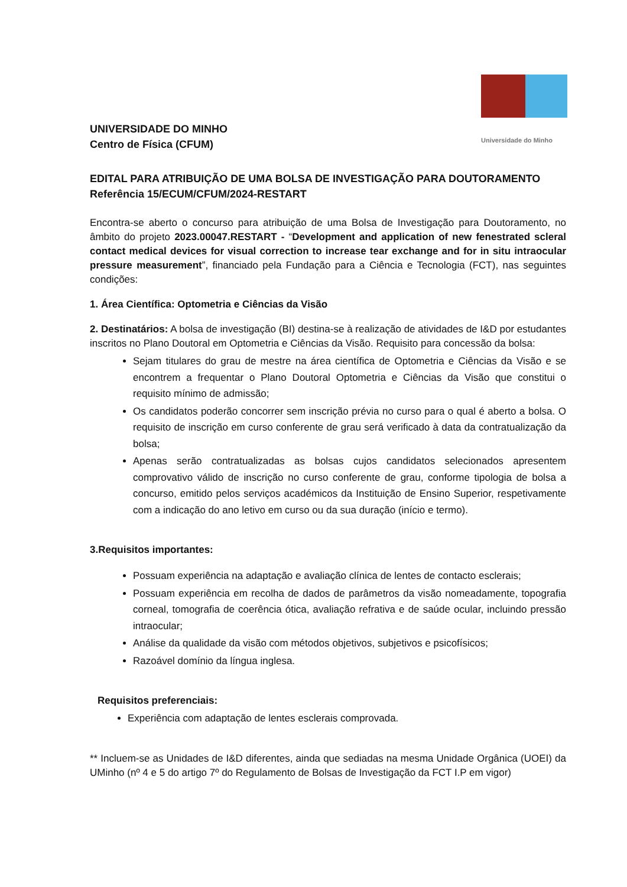Universidade do Minho
UNIVERSIDADE DO MINHO
Centro de Física (CFUM)
EDITAL PARA ATRIBUIÇÃO DE UMA BOLSA DE INVESTIGAÇÃO PARA DOUTORAMENTO
Referência 15/ECUM/CFUM/2024-RESTART
Encontra-se aberto o concurso para atribuição de uma Bolsa de Investigação para Doutoramento, no âmbito do projeto 2023.00047.RESTART - “Development and application of new fenestrated scleral contact medical devices for visual correction to increase tear exchange and for in situ intraocular pressure measurement”, financiado pela Fundação para a Ciência e Tecnologia (FCT), nas seguintes condições:
1. Área Científica: Optometria e Ciências da Visão
2. Destinatários: A bolsa de investigação (BI) destina-se à realização de atividades de I&D por estudantes inscritos no Plano Doutoral em Optometria e Ciências da Visão. Requisito para concessão da bolsa:
Sejam titulares do grau de mestre na área científica de Optometria e Ciências da Visão e se encontrem a frequentar o Plano Doutoral Optometria e Ciências da Visão que constitui o requisito mínimo de admissão;
Os candidatos poderão concorrer sem inscrição prévia no curso para o qual é aberto a bolsa. O requisito de inscrição em curso conferente de grau será verificado à data da contratualização da bolsa;
Apenas serão contratualizadas as bolsas cujos candidatos selecionados apresentem comprovativo válido de inscrição no curso conferente de grau, conforme tipologia de bolsa a concurso, emitido pelos serviços académicos da Instituição de Ensino Superior, respetivamente com a indicação do ano letivo em curso ou da sua duração (início e termo).
3.Requisitos importantes:
Possuam experiência na adaptação e avaliação clínica de lentes de contacto esclerais;
Possuam experiência em recolha de dados de parâmetros da visão nomeadamente, topografia corneal, tomografia de coerência ótica, avaliação refrativa e de saúde ocular, incluindo pressão intraocular;
Análise da qualidade da visão com métodos objetivos, subjetivos e psicofísicos;
Razoável domínio da língua inglesa.
Requisitos preferenciais:
Experiência com adaptação de lentes esclerais comprovada.
** Incluem-se as Unidades de I&D diferentes, ainda que sediadas na mesma Unidade Orgânica (UOEI) da UMinho (nº 4 e 5 do artigo 7º do Regulamento de Bolsas de Investigação da FCT I.P em vigor)